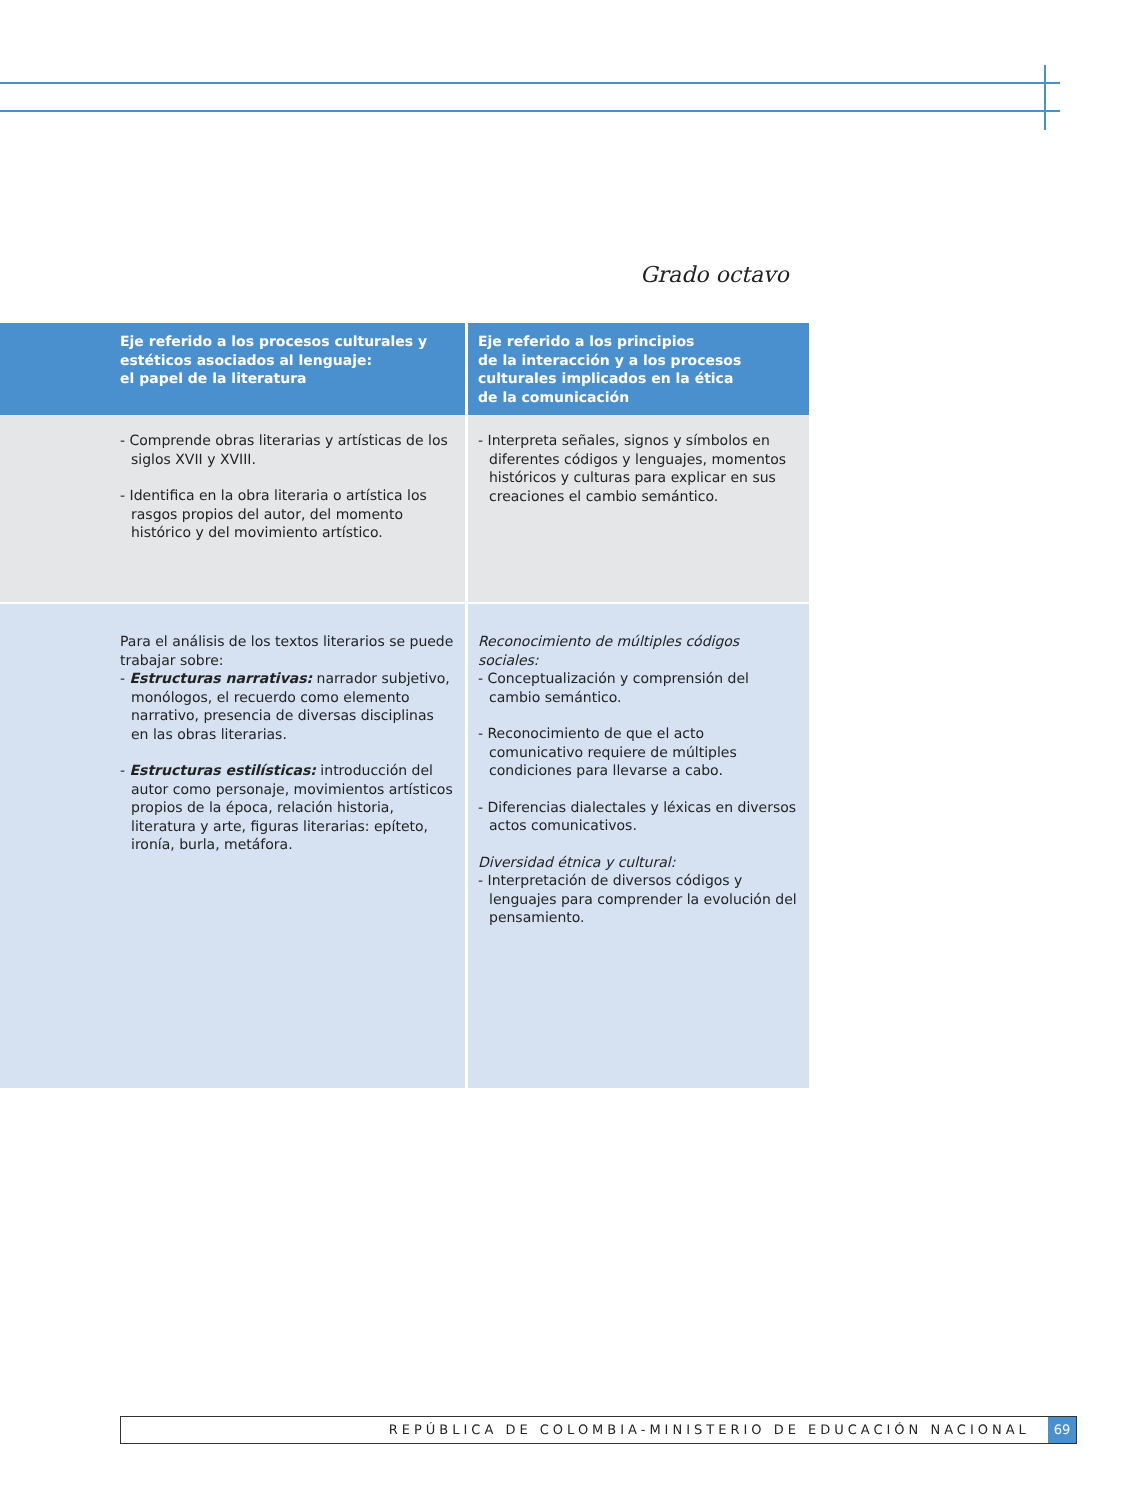Grado octavo
| Eje referido a los procesos culturales y estéticos asociados al lenguaje: el papel de la literatura | Eje referido a los principios de la interacción y a los procesos culturales implicados en la ética de la comunicación |
| --- | --- |
| - Comprende obras literarias y artísticas de los siglos XVII y XVIII. - Identifica en la obra literaria o artística los rasgos propios del autor, del momento histórico y del movimiento artístico. | - Interpreta señales, signos y símbolos en diferentes códigos y lenguajes, momentos históricos y culturas para explicar en sus creaciones el cambio semántico. |
| Para el análisis de los textos literarios se puede trabajar sobre: - Estructuras narrativas: narrador subjetivo, monólogos, el recuerdo como elemento narrativo, presencia de diversas disciplinas en las obras literarias. - Estructuras estilísticas: introducción del autor como personaje, movimientos artísticos propios de la época, relación historia, literatura y arte, figuras literarias: epíteto, ironía, burla, metáfora. | Reconocimiento de múltiples códigos sociales: - Conceptualización y comprensión del cambio semántico. - Reconocimiento de que el acto comunicativo requiere de múltiples condiciones para llevarse a cabo. - Diferencias dialectales y léxicas en diversos actos comunicativos. Diversidad étnica y cultural: - Interpretación de diversos códigos y lenguajes para comprender la evolución del pensamiento. |
REPÚBLICA DE COLOMBIA-MINISTERIO DE EDUCACIÓN NACIONAL 69